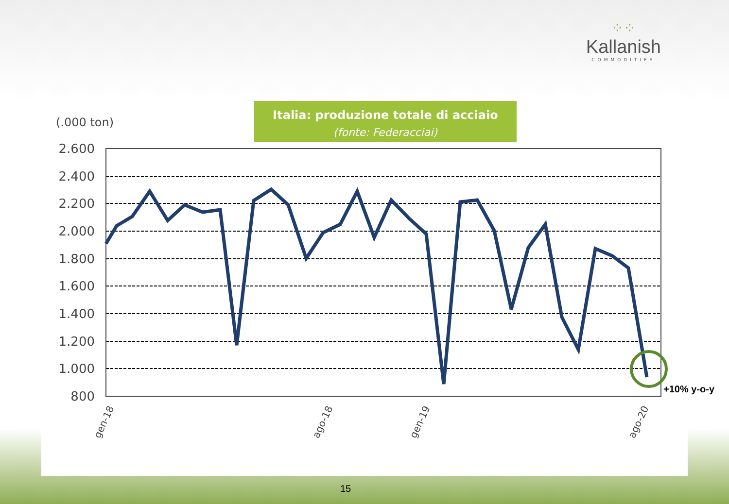⁘⁘
Kallanish
COMMODITIES
Italia: produzione totale di acciaio
(fonte: Federacciai)
(.000 ton)
2.600
2.400
2.200
2.000
1.800
1.600
1.400
1.200
1.000
800
gen-18
ago-18
gen-19
ago-20
+10% y-o-y
15